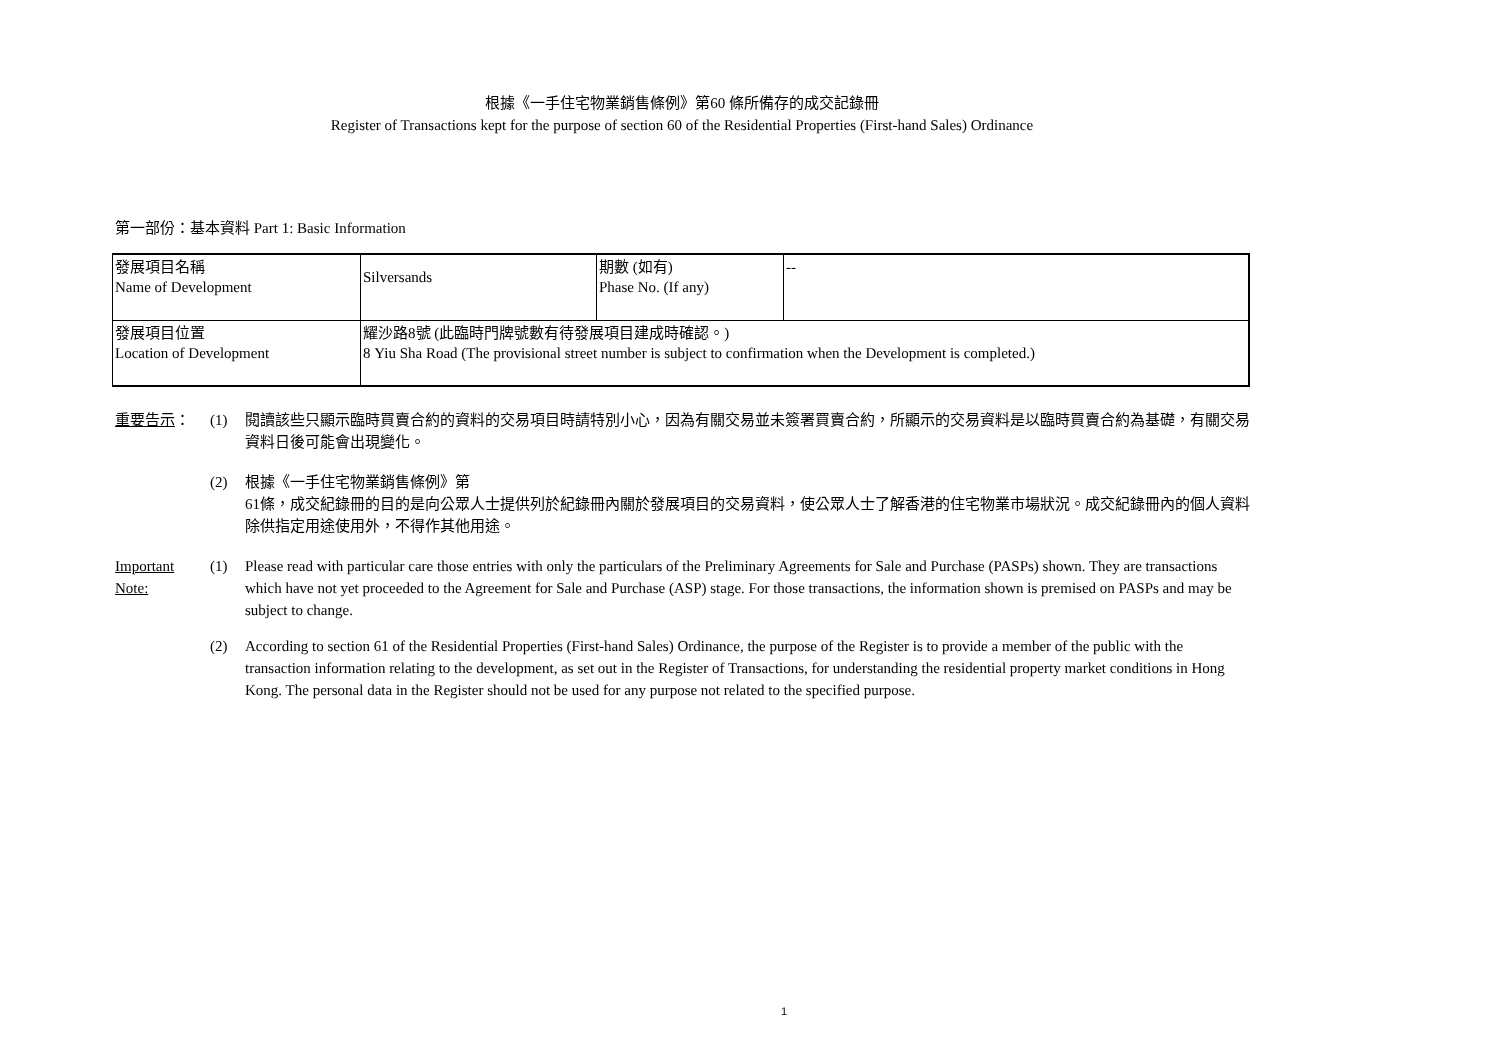根據《一手住宅物業銷售條例》第60 條所備存的成交記錄冊
Register of Transactions kept for the purpose of section 60 of the Residential Properties (First-hand Sales) Ordinance
第一部份：基本資料 Part 1: Basic Information
| 發展項目名稱 Name of Development | Silversands | 期數 (如有) Phase No. (If any) | -- |
| 發展項目位置 Location of Development | 耀沙路8號 (此臨時門牌號數有待發展項目建成時確認。) 8 Yiu Sha Road (The provisional street number is subject to confirmation when the Development is completed.) | | |
重要告示： (1) 閱讀該些只顯示臨時買賣合約的資料的交易項目時請特別小心，因為有關交易並未簽署買賣合約，所顯示的交易資料是以臨時買賣合約為基礎，有關交易資料日後可能會出現變化。
(2) 根據《一手住宅物業銷售條例》第
61條，成交紀錄冊的目的是向公眾人士提供列於紀錄冊內關於發展項目的交易資料，使公眾人士了解香港的住宅物業市場狀況。成交紀錄冊內的個人資料除供指定用途使用外，不得作其他用途。
Important
Note:
(1) Please read with particular care those entries with only the particulars of the Preliminary Agreements for Sale and Purchase (PASPs) shown. They are transactions which have not yet proceeded to the Agreement for Sale and Purchase (ASP) stage. For those transactions, the information shown is premised on PASPs and may be subject to change.
(2) According to section 61 of the Residential Properties (First-hand Sales) Ordinance, the purpose of the Register is to provide a member of the public with the transaction information relating to the development, as set out in the Register of Transactions, for understanding the residential property market conditions in Hong Kong. The personal data in the Register should not be used for any purpose not related to the specified purpose.
1